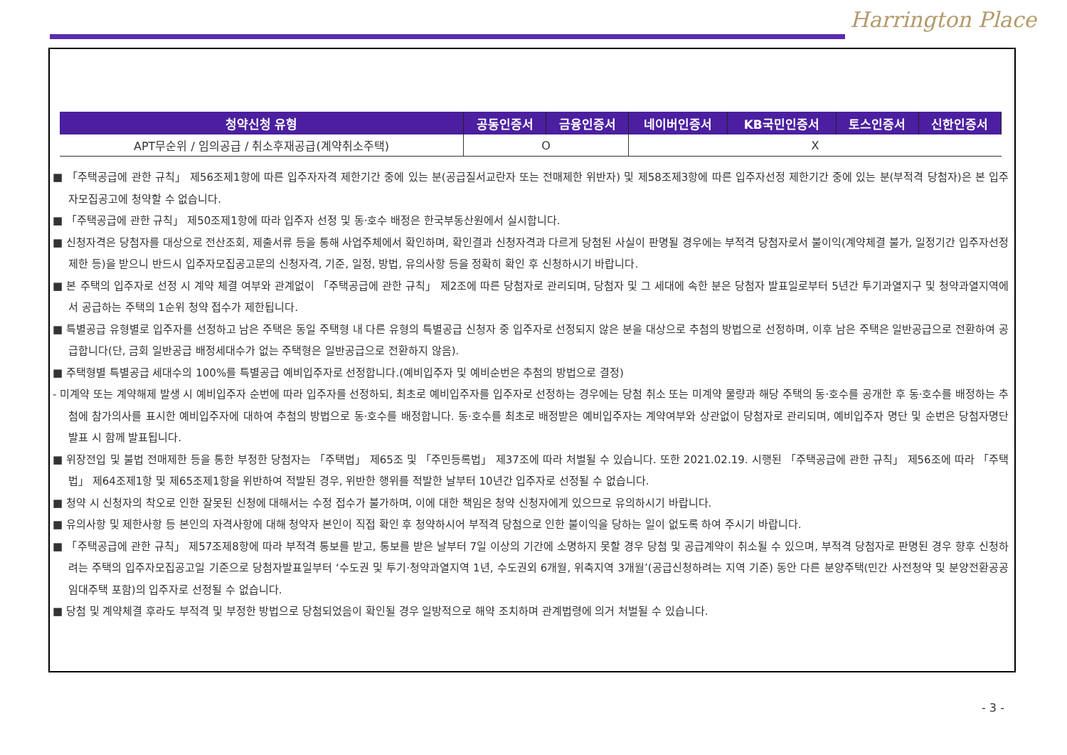Harrington Place
| 청약신청 유형 | 공동인증서 | 금융인증서 | 네이버인증서 | KB국민인증서 | 토스인증서 | 신한인증서 |
| --- | --- | --- | --- | --- | --- | --- |
| APT무순위 / 임의공급 / 취소후재공급(계약취소주택) | O | | X | | | |
■ 「주택공급에 관한 규칙」 제56조제1항에 따른 입주자자격 제한기간 중에 있는 분(공급질서교란자 또는 전매제한 위반자) 및 제58조제3항에 따른 입주자선정 제한기간 중에 있는 분(부적격 당첨자)은 본 입주자모집공고에 청약할 수 없습니다.
■ 「주택공급에 관한 규칙」 제50조제1항에 따라 입주자 선정 및 동·호수 배정은 한국부동산원에서 실시합니다.
■ 신청자격은 당첨자를 대상으로 전산조회, 제출서류 등을 통해 사업주체에서 확인하며, 확인결과 신청자격과 다르게 당첨된 사실이 판명될 경우에는 부적격 당첨자로서 불이익(계약체결 불가, 일정기간 입주자선정 제한 등)을 받으니 반드시 입주자모집공고문의 신청자격, 기준, 일정, 방법, 유의사항 등을 정확히 확인 후 신청하시기 바랍니다.
■ 본 주택의 입주자로 선정 시 계약 체결 여부와 관계없이 「주택공급에 관한 규칙」 제2조에 따른 당첨자로 관리되며, 당첨자 및 그 세대에 속한 분은 당첨자 발표일로부터 5년간 투기과열지구 및 청약과열지역에서 공급하는 주택의 1순위 청약 접수가 제한됩니다.
■ 특별공급 유형별로 입주자를 선정하고 남은 주택은 동일 주택형 내 다른 유형의 특별공급 신청자 중 입주자로 선정되지 않은 분을 대상으로 추첨의 방법으로 선정하며, 이후 남은 주택은 일반공급으로 전환하여 공급합니다(단, 금회 일반공급 배정세대수가 없는 주택형은 일반공급으로 전환하지 않음).
■ 주택형별 특별공급 세대수의 100%를 특별공급 예비입주자로 선정합니다.(예비입주자 및 예비순번은 추첨의 방법으로 결정)
- 미계약 또는 계약해제 발생 시 예비입주자 순번에 따라 입주자를 선정하되, 최초로 예비입주자를 입주자로 선정하는 경우에는 당첨 취소 또는 미계약 물량과 해당 주택의 동·호수를 공개한 후 동·호수를 배정하는 추첨에 참가의사를 표시한 예비입주자에 대하여 추첨의 방법으로 동·호수를 배정합니다. 동·호수를 최초로 배정받은 예비입주자는 계약여부와 상관없이 당첨자로 관리되며, 예비입주자 명단 및 순번은 당첨자명단 발표 시 함께 발표됩니다.
■ 위장전입 및 불법 전매제한 등을 통한 부정한 당첨자는 「주택법」 제65조 및 「주민등록법」 제37조에 따라 처벌될 수 있습니다. 또한 2021.02.19. 시행된 「주택공급에 관한 규칙」 제56조에 따라 「주택법」 제64조제1항 및 제65조제1항을 위반하여 적발된 경우, 위반한 행위를 적발한 날부터 10년간 입주자로 선정될 수 없습니다.
■ 청약 시 신청자의 착오로 인한 잘못된 신청에 대해서는 수정 접수가 불가하며, 이에 대한 책임은 청약 신청자에게 있으므로 유의하시기 바랍니다.
■ 유의사항 및 제한사항 등 본인의 자격사항에 대해 청약자 본인이 직접 확인 후 청약하시어 부적격 당첨으로 인한 불이익을 당하는 일이 없도록 하여 주시기 바랍니다.
■ 「주택공급에 관한 규칙」 제57조제8항에 따라 부적격 통보를 받고, 통보를 받은 날부터 7일 이상의 기간에 소명하지 못할 경우 당첨 및 공급계약이 취소될 수 있으며, 부적격 당첨자로 판명된 경우 향후 신청하려는 주택의 입주자모집공고일 기준으로 당첨자발표일부터 ‘수도권 및 투기·청약과열지역 1년, 수도권외 6개월, 위축지역 3개월’(공급신청하려는 지역 기준) 동안 다른 분양주택(민간 사전청약 및 분양전환공공임대주택 포함)의 입주자로 선정될 수 없습니다.
■ 당첨 및 계약체결 후라도 부적격 및 부정한 방법으로 당첨되었음이 확인될 경우 일방적으로 해약 조치하며 관계법령에 의거 처벌될 수 있습니다.
- 3 -